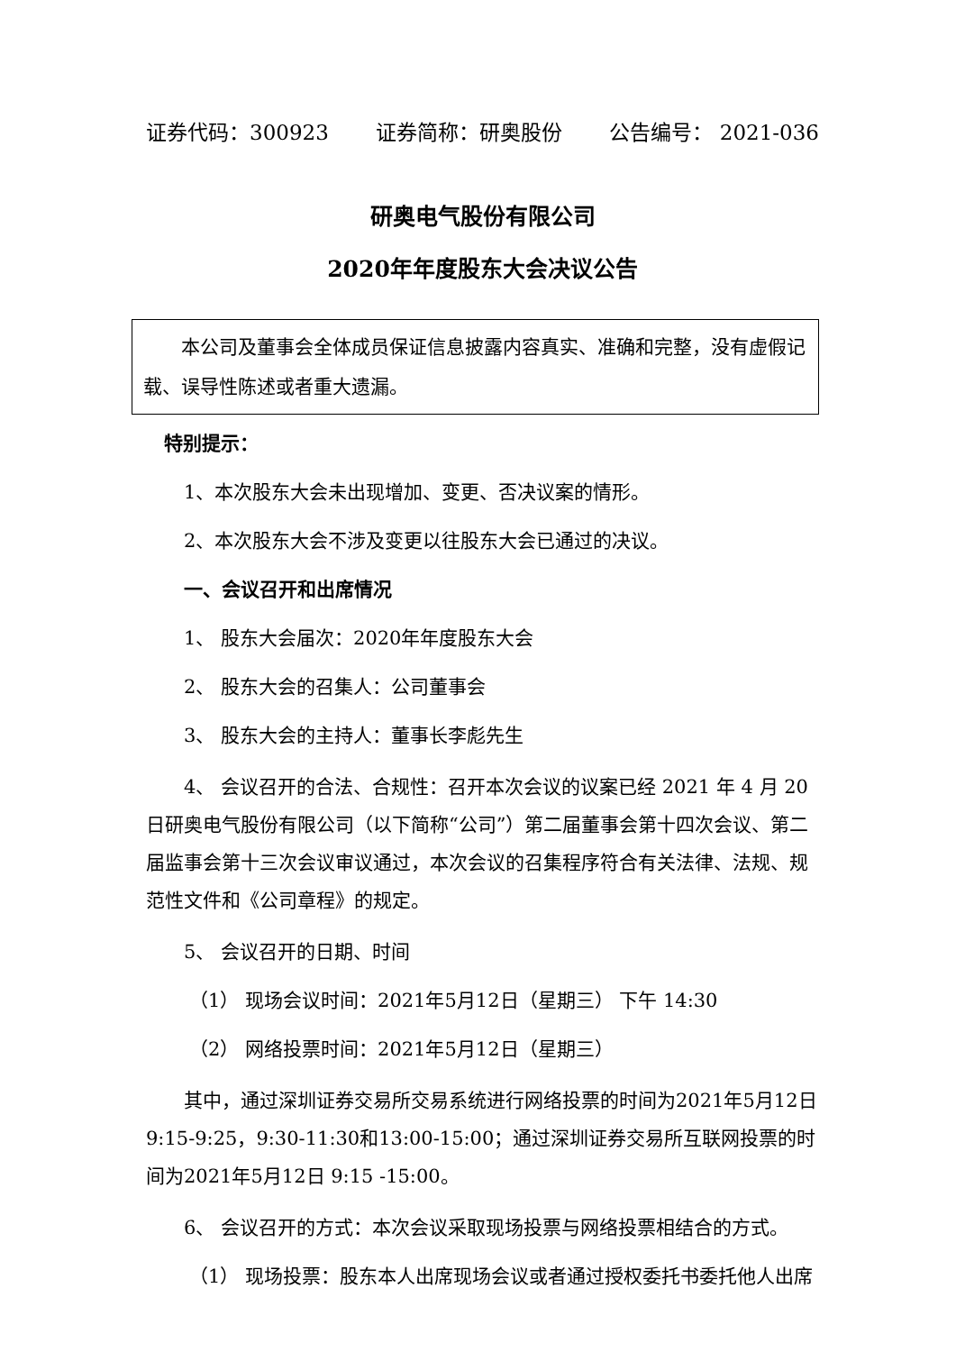证券代码：300923 证券简称：研奥股份 公告编号： 2021-036
研奥电气股份有限公司
2020年年度股东大会决议公告
本公司及董事会全体成员保证信息披露内容真实、准确和完整，没有虚假记载、误导性陈述或者重大遗漏。
特别提示：
1、本次股东大会未出现增加、变更、否决议案的情形。
2、本次股东大会不涉及变更以往股东大会已通过的决议。
一、会议召开和出席情况
1、 股东大会届次：2020年年度股东大会
2、 股东大会的召集人：公司董事会
3、 股东大会的主持人：董事长李彪先生
4、 会议召开的合法、合规性：召开本次会议的议案已经 2021 年 4 月 20 日研奥电气股份有限公司（以下简称“公司”）第二届董事会第十四次会议、第二届监事会第十三次会议审议通过，本次会议的召集程序符合有关法律、法规、规范性文件和《公司章程》的规定。
5、 会议召开的日期、时间
（1） 现场会议时间：2021年5月12日（星期三） 下午 14:30
（2） 网络投票时间：2021年5月12日（星期三）
其中，通过深圳证券交易所交易系统进行网络投票的时间为2021年5月12日 9:15-9:25，9:30-11:30和13:00-15:00；通过深圳证券交易所互联网投票的时间为2021年5月12日 9:15 -15:00。
6、 会议召开的方式：本次会议采取现场投票与网络投票相结合的方式。
（1） 现场投票：股东本人出席现场会议或者通过授权委托书委托他人出席